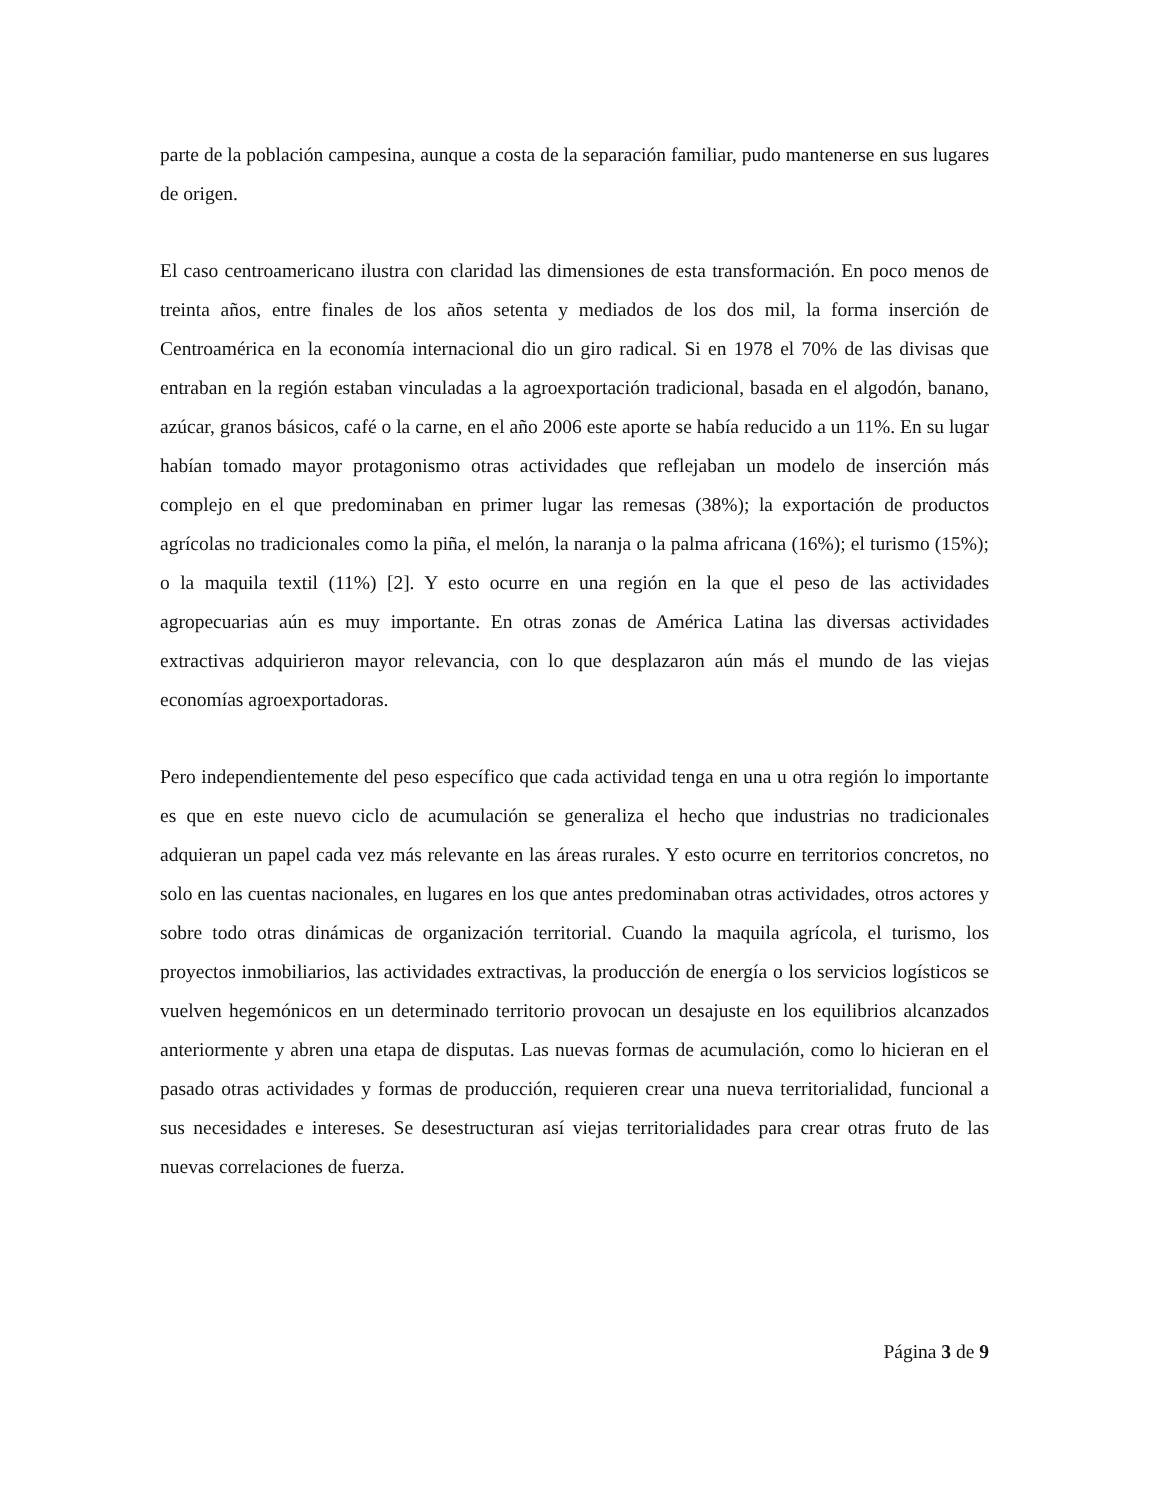parte de la población campesina, aunque a costa de la separación familiar, pudo mantenerse en sus lugares de origen.
El caso centroamericano ilustra con claridad las dimensiones de esta transformación. En poco menos de treinta años, entre finales de los años setenta y mediados de los dos mil, la forma inserción de Centroamérica en la economía internacional dio un giro radical. Si en 1978 el 70% de las divisas que entraban en la región estaban vinculadas a la agroexportación tradicional, basada en el algodón, banano, azúcar, granos básicos, café o la carne, en el año 2006 este aporte se había reducido a un 11%. En su lugar habían tomado mayor protagonismo otras actividades que reflejaban un modelo de inserción más complejo en el que predominaban en primer lugar las remesas (38%); la exportación de productos agrícolas no tradicionales como la piña, el melón, la naranja o la palma africana (16%); el turismo (15%); o la maquila textil (11%) [2]. Y esto ocurre en una región en la que el peso de las actividades agropecuarias aún es muy importante. En otras zonas de América Latina las diversas actividades extractivas adquirieron mayor relevancia, con lo que desplazaron aún más el mundo de las viejas economías agroexportadoras.
Pero independientemente del peso específico que cada actividad tenga en una u otra región lo importante es que en este nuevo ciclo de acumulación se generaliza el hecho que industrias no tradicionales adquieran un papel cada vez más relevante en las áreas rurales. Y esto ocurre en territorios concretos, no solo en las cuentas nacionales, en lugares en los que antes predominaban otras actividades, otros actores y sobre todo otras dinámicas de organización territorial. Cuando la maquila agrícola, el turismo, los proyectos inmobiliarios, las actividades extractivas, la producción de energía o los servicios logísticos se vuelven hegemónicos en un determinado territorio provocan un desajuste en los equilibrios alcanzados anteriormente y abren una etapa de disputas. Las nuevas formas de acumulación, como lo hicieran en el pasado otras actividades y formas de producción, requieren crear una nueva territorialidad, funcional a sus necesidades e intereses. Se desestructuran así viejas territorialidades para crear otras fruto de las nuevas correlaciones de fuerza.
Página 3 de 9